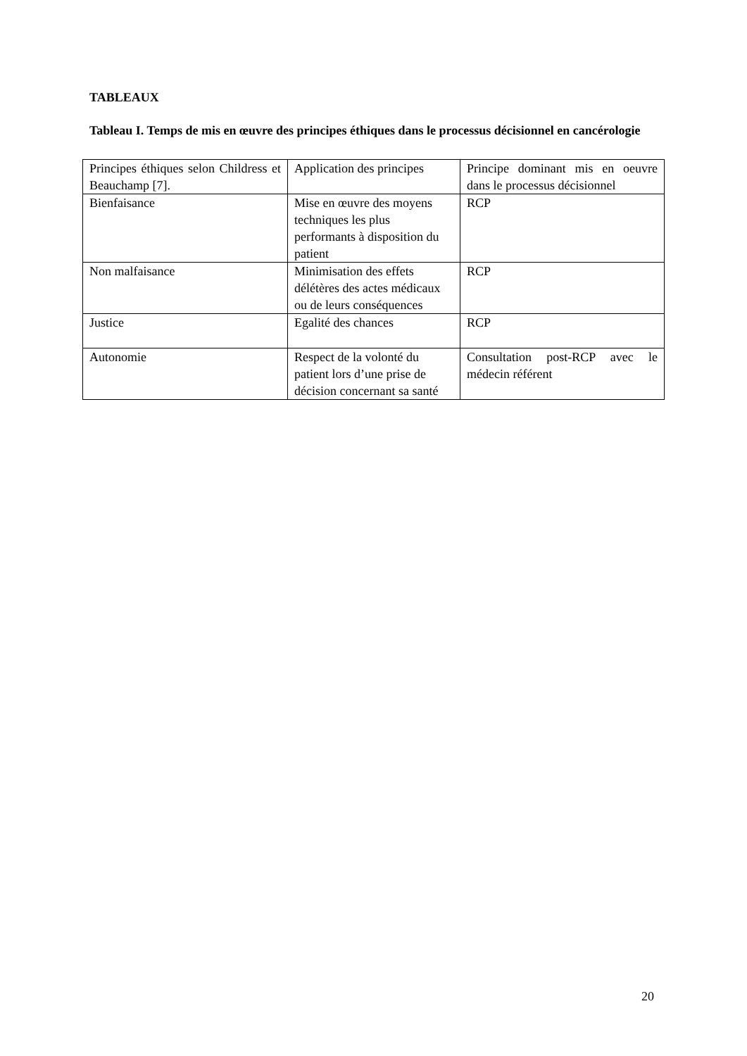TABLEAUX
Tableau I. Temps de mis en œuvre des principes éthiques dans le processus décisionnel en cancérologie
| Principes éthiques selon Childress et Beauchamp [7]. | Application des principes | Principe dominant mis en oeuvre dans le processus décisionnel |
| Bienfaisance | Mise en œuvre des moyens techniques les plus performants à disposition du patient | RCP |
| Non malfaisance | Minimisation des effets délétères des actes médicaux ou de leurs conséquences | RCP |
| Justice | Egalité des chances | RCP |
| Autonomie | Respect de la volonté du patient lors d’une prise de décision concernant sa santé | Consultation post-RCP avec le médecin référent |
20